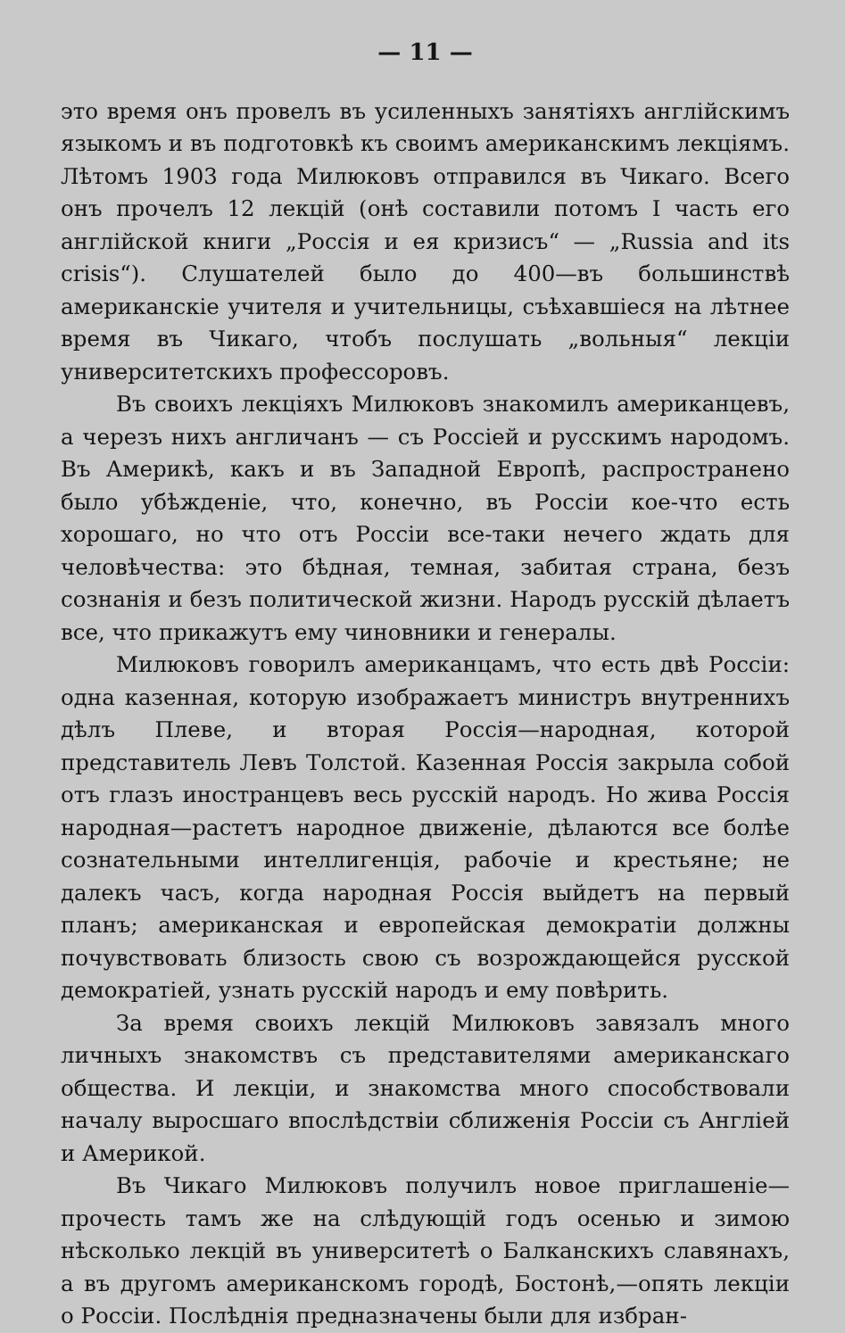— 11 —
это время онъ провелъ въ усиленныхъ занятіяхъ англійскимъ языкомъ и въ подготовкѣ къ своимъ американскимъ лекціямъ. Лѣтомъ 1903 года Милюковъ отправился въ Чикаго. Всего онъ прочелъ 12 лекцій (онѣ составили потомъ I часть его англійской книги „Россія и ея кризисъ“ — „Russia and its crisis“). Слушателей было до 400—въ большинствѣ американскіе учителя и учительницы, съѣхавшіеся на лѣтнее время въ Чикаго, чтобъ послушать „вольныя“ лекціи университетскихъ профессоровъ.
Въ своихъ лекціяхъ Милюковъ знакомилъ американцевъ, а черезъ нихъ англичанъ — съ Россіей и русскимъ народомъ. Въ Америкѣ, какъ и въ Западной Европѣ, распространено было убѣжденіе, что, конечно, въ Россіи кое-что есть хорошаго, но что отъ Россіи все-таки нечего ждать для человѣчества: это бѣдная, темная, забитая страна, безъ сознанія и безъ политической жизни. Народъ русскій дѣлаетъ все, что прикажутъ ему чиновники и генералы.
Милюковъ говорилъ американцамъ, что есть двѣ Россіи: одна казенная, которую изображаетъ министръ внутреннихъ дѣлъ Плеве, и вторая Россія—народная, которой представитель Левъ Толстой. Казенная Россія закрыла собой отъ глазъ иностранцевъ весь русскій народъ. Но жива Россія народная—растетъ народное движеніе, дѣлаются все болѣе сознательными интеллигенція, рабочіе и крестьяне; не далекъ часъ, когда народная Россія выйдетъ на первый планъ; американская и европейская демократіи должны почувствовать близость свою съ возрождающейся русской демократіей, узнать русскій народъ и ему повѣрить.
За время своихъ лекцій Милюковъ завязалъ много личныхъ знакомствъ съ представителями американскаго общества. И лекціи, и знакомства много способствовали началу выросшаго впослѣдствіи сближенія Россіи съ Англіей и Америкой.
Въ Чикаго Милюковъ получилъ новое приглашеніе—прочесть тамъ же на слѣдующій годъ осенью и зимою нѣсколько лекцій въ университетѣ о Балканскихъ славянахъ, а въ другомъ американскомъ городѣ, Бостонѣ,—опять лекціи о Россіи. Послѣднія предназначены были для избран-